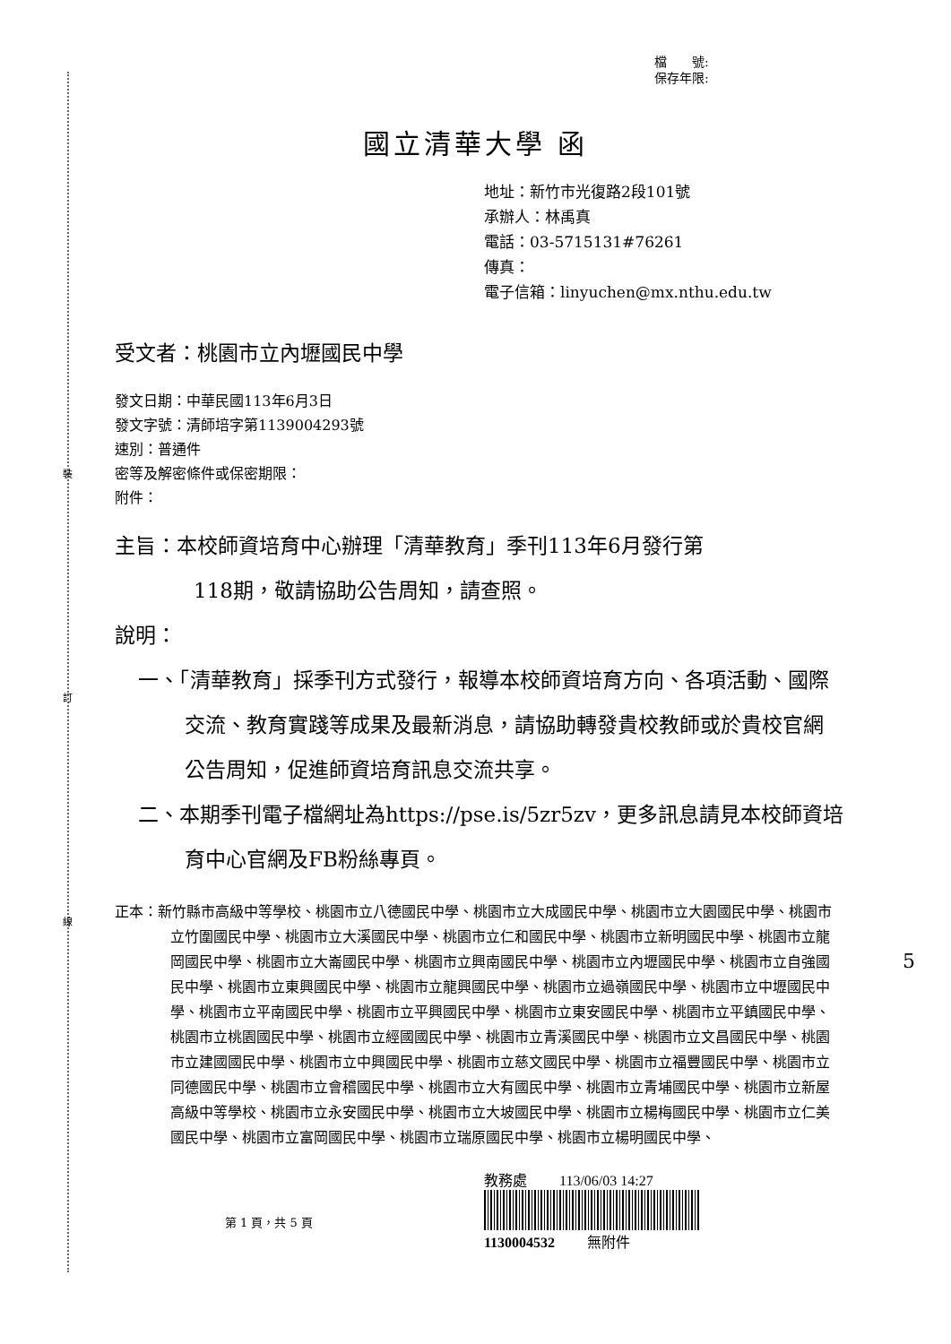裝
訂
線
檔　　號:
保存年限:
國立清華大學 函
地址：新竹市光復路2段101號
承辦人：林禹真
電話：03-5715131#76261
傳真：
電子信箱：linyuchen@mx.nthu.edu.tw
受文者：桃園市立內壢國民中學
發文日期：中華民國113年6月3日
發文字號：清師培字第1139004293號
速別：普通件
密等及解密條件或保密期限：
附件：
主旨：本校師資培育中心辦理「清華教育」季刊113年6月發行第
118期，敬請協助公告周知，請查照。
說明：
一、「清華教育」採季刊方式發行，報導本校師資培育方向、各項活動、國際交流、教育實踐等成果及最新消息，請協助轉發貴校教師或於貴校官網公告周知，促進師資培育訊息交流共享。
二、本期季刊電子檔網址為https://pse.is/5zr5zv，更多訊息請見本校師資培育中心官網及FB粉絲專頁。
正本：新竹縣市高級中等學校、桃園市立八德國民中學、桃園市立大成國民中學、桃園市立大園國民中學、桃園市立竹圍國民中學、桃園市立大溪國民中學、桃園市立仁和國民中學、桃園市立新明國民中學、桃園市立龍岡國民中學、桃園市立大崙國民中學、桃園市立興南國民中學、桃園市立內壢國民中學、桃園市立自強國民中學、桃園市立東興國民中學、桃園市立龍興國民中學、桃園市立過嶺國民中學、桃園市立中壢國民中學、桃園市立平南國民中學、桃園市立平興國民中學、桃園市立東安國民中學、桃園市立平鎮國民中學、桃園市立桃園國民中學、桃園市立經國國民中學、桃園市立青溪國民中學、桃園市立文昌國民中學、桃園市立建國國民中學、桃園市立中興國民中學、桃園市立慈文國民中學、桃園市立福豐國民中學、桃園市立同德國民中學、桃園市立會稽國民中學、桃園市立大有國民中學、桃園市立青埔國民中學、桃園市立新屋高級中等學校、桃園市立永安國民中學、桃園市立大坡國民中學、桃園市立楊梅國民中學、桃園市立仁美國民中學、桃園市立富岡國民中學、桃園市立瑞原國民中學、桃園市立楊明國民中學、
第 1 頁，共 5 頁
教務處 　　113/06/03 14:27
1130004532 　　無附件
5